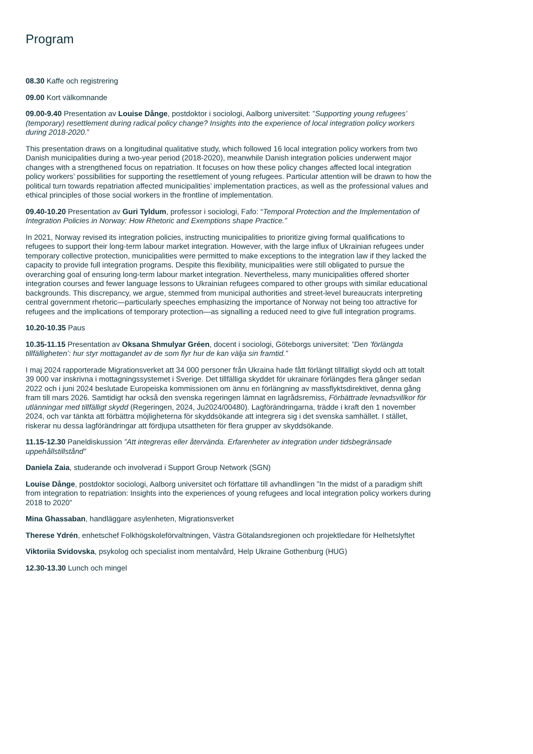Program
08.30 Kaffe och registrering
09.00 Kort välkomnande
09.00-9.40 Presentation av Louise Dånge, postdoktor i sociologi, Aalborg universitet: ”Supporting young refugees’ (temporary) resettlement during radical policy change? Insights into the experience of local integration policy workers during 2018-2020.”
This presentation draws on a longitudinal qualitative study, which followed 16 local integration policy workers from two Danish municipalities during a two-year period (2018-2020), meanwhile Danish integration policies underwent major changes with a strengthened focus on repatriation. It focuses on how these policy changes affected local integration policy workers’ possibilities for supporting the resettlement of young refugees. Particular attention will be drawn to how the political turn towards repatriation affected municipalities’ implementation practices, as well as the professional values and ethical principles of those social workers in the frontline of implementation.
09.40-10.20 Presentation av Guri Tyldum, professor i sociologi, Fafo: “Temporal Protection and the Implementation of Integration Policies in Norway: How Rhetoric and Exemptions shape Practice.”
In 2021, Norway revised its integration policies, instructing municipalities to prioritize giving formal qualifications to refugees to support their long-term labour market integration. However, with the large influx of Ukrainian refugees under temporary collective protection, municipalities were permitted to make exceptions to the integration law if they lacked the capacity to provide full integration programs. Despite this flexibility, municipalities were still obligated to pursue the overarching goal of ensuring long-term labour market integration. Nevertheless, many municipalities offered shorter integration courses and fewer language lessons to Ukrainian refugees compared to other groups with similar educational backgrounds. This discrepancy, we argue, stemmed from municipal authorities and street-level bureaucrats interpreting central government rhetoric—particularly speeches emphasizing the importance of Norway not being too attractive for refugees and the implications of temporary protection—as signalling a reduced need to give full integration programs.
10.20-10.35 Paus
10.35-11.15 Presentation av Oksana Shmulyar Gréen, docent i sociologi, Göteborgs universitet: ”Den ’förlängda tillfälligheten’: hur styr mottagandet av de som flyr hur de kan välja sin framtid.”
I maj 2024 rapporterade Migrationsverket att 34 000 personer från Ukraina hade fått förlängt tillfälligt skydd och att totalt 39 000 var inskrivna i mottagningssystemet i Sverige. Det tillfälliga skyddet för ukrainare förlängdes flera gånger sedan 2022 och i juni 2024 beslutade Europeiska kommissionen om ännu en förlängning av massflyktsdirektivet, denna gång fram till mars 2026. Samtidigt har också den svenska regeringen lämnat en lagrådsremiss, Förbättrade levnadsvillkor för utlänningar med tillfälligt skydd (Regeringen, 2024, Ju2024/00480). Lagförändringarna, trädde i kraft den 1 november 2024, och var tänkta att förbättra möjligheterna för skyddsökande att integrera sig i det svenska samhället. I stället, riskerar nu dessa lagförändringar att fördjupa utsattheten för flera grupper av skyddsökande.
11.15-12.30 Paneldiskussion ”Att integreras eller återvända. Erfarenheter av integration under tidsbegränsade uppehållstillstånd”
Daniela Zaia, studerande och involverad i Support Group Network (SGN)
Louise Dånge, postdoktor sociologi, Aalborg universitet och författare till avhandlingen ”In the midst of a paradigm shift from integration to repatriation: Insights into the experiences of young refugees and local integration policy workers during 2018 to 2020”
Mina Ghassaban, handläggare asylenheten, Migrationsverket
Therese Ydrén, enhetschef Folkhögskoleförvaltningen, Västra Götalandsregionen och projektledare för Helhetslyftet
Viktoriia Svidovska, psykolog och specialist inom mentalvård, Help Ukraine Gothenburg (HUG)
12.30-13.30 Lunch och mingel